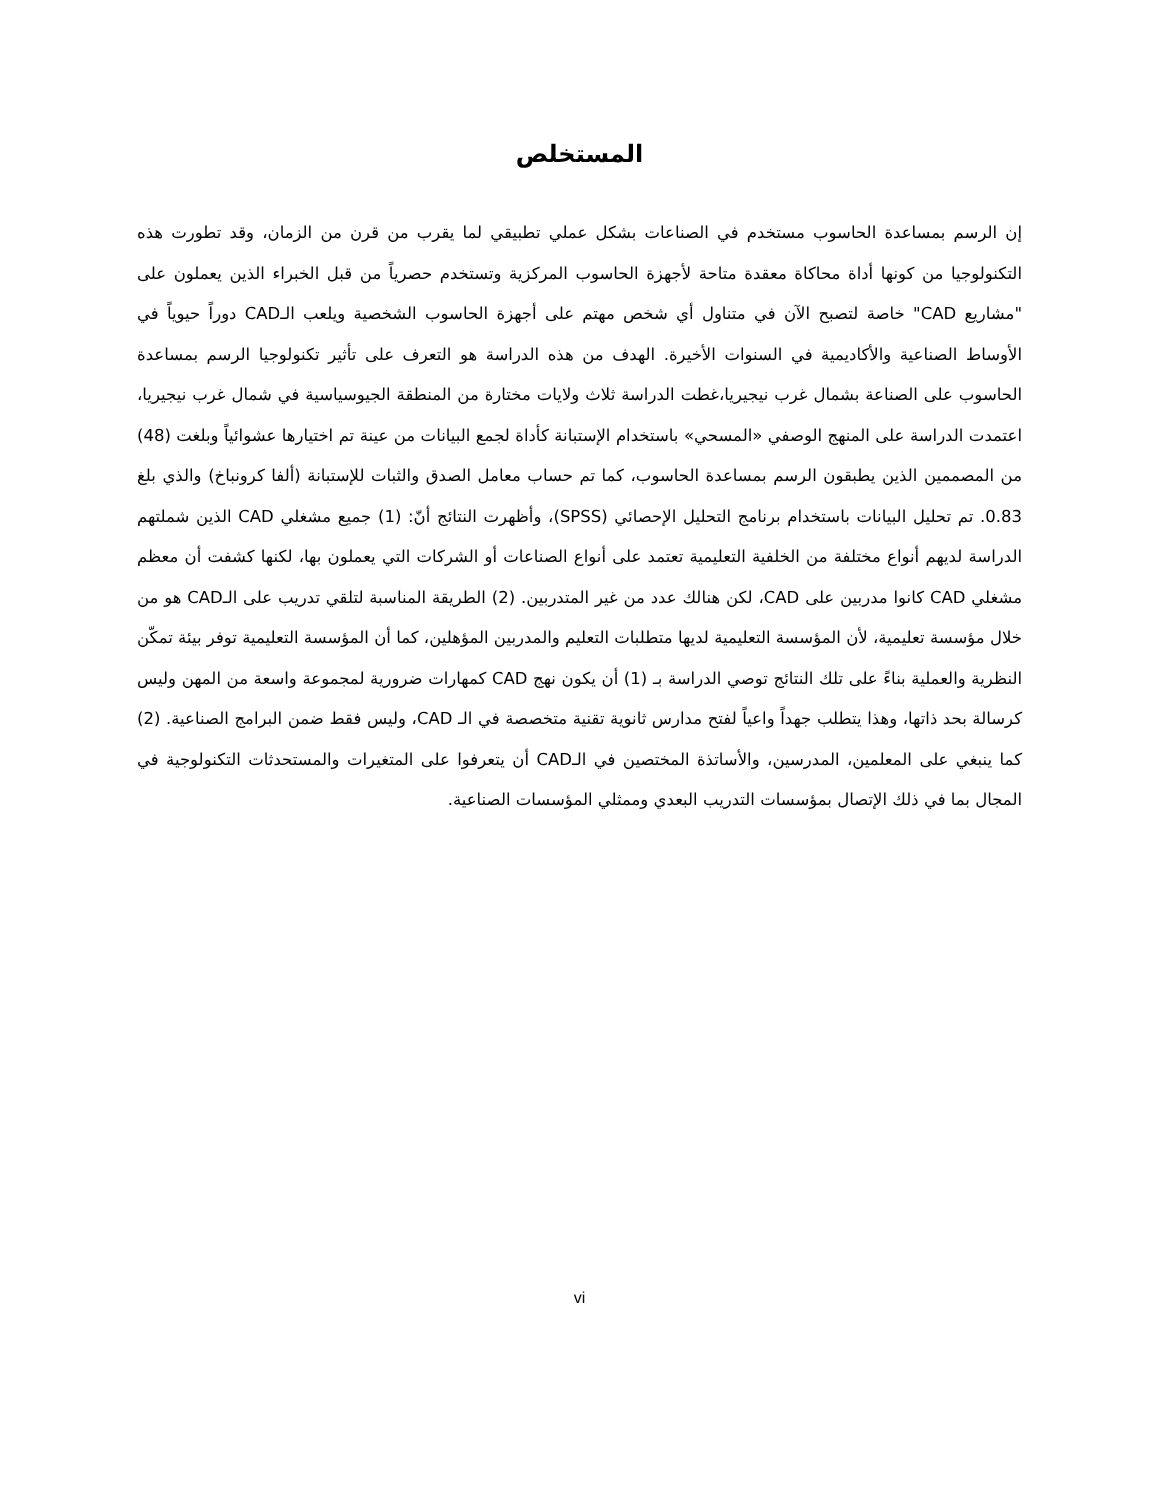المستخلص
إن الرسم بمساعدة الحاسوب مستخدم في الصناعات بشكل عملي تطبيقي لما يقرب من قرن من الزمان، وقد تطورت هذه التكنولوجيا من كونها أداة محاكاة معقدة متاحة لأجهزة الحاسوب المركزية وتستخدم حصرياً من قبل الخبراء الذين يعملون على "مشاريع CAD" خاصة لتصبح الآن في متناول أي شخص مهتم على أجهزة الحاسوب الشخصية ويلعب الـCAD دوراً حيوياً في الأوساط الصناعية والأكاديمية في السنوات الأخيرة. الهدف من هذه الدراسة هو التعرف على تأثير تكنولوجيا الرسم بمساعدة الحاسوب على الصناعة بشمال غرب نيجيريا،غطت الدراسة ثلاث ولايات مختارة من المنطقة الجيوسياسية في شمال غرب نيجيريا، اعتمدت الدراسة على المنهج الوصفي «المسحي» باستخدام الإستبانة كأداة لجمع البيانات من عينة تم اختيارها عشوائياً وبلغت (48) من المصممين الذين يطبقون الرسم بمساعدة الحاسوب، كما تم حساب معامل الصدق والثبات للإستبانة (ألفا كرونباخ) والذي بلغ 0.83. تم تحليل البيانات باستخدام برنامج التحليل الإحصائي (SPSS)، وأظهرت النتائج أنّ: (1) جميع مشغلي CAD الذين شملتهم الدراسة لديهم أنواع مختلفة من الخلفية التعليمية تعتمد على أنواع الصناعات أو الشركات التي يعملون بها، لكنها كشفت أن معظم مشغلي CAD كانوا مدربين على CAD، لكن هنالك عدد من غير المتدربين. (2) الطريقة المناسبة لتلقي تدريب على الـCAD هو من خلال مؤسسة تعليمية، لأن المؤسسة التعليمية لديها متطلبات التعليم والمدربين المؤهلين، كما أن المؤسسة التعليمية توفر بيئة تمكّن النظرية والعملية بناءً على تلك النتائج توصي الدراسة بـ (1) أن يكون نهج CAD كمهارات ضرورية لمجموعة واسعة من المهن وليس كرسالة بحد ذاتها، وهذا يتطلب جهداً واعياً لفتح مدارس ثانوية تقنية متخصصة في الـ CAD، وليس فقط ضمن البرامج الصناعية. (2) كما ينبغي على المعلمين، المدرسين، والأساتذة المختصين في الـCAD أن يتعرفوا على المتغيرات والمستحدثات التكنولوجية في المجال بما في ذلك الإتصال بمؤسسات التدريب البعدي وممثلي المؤسسات الصناعية.
vi